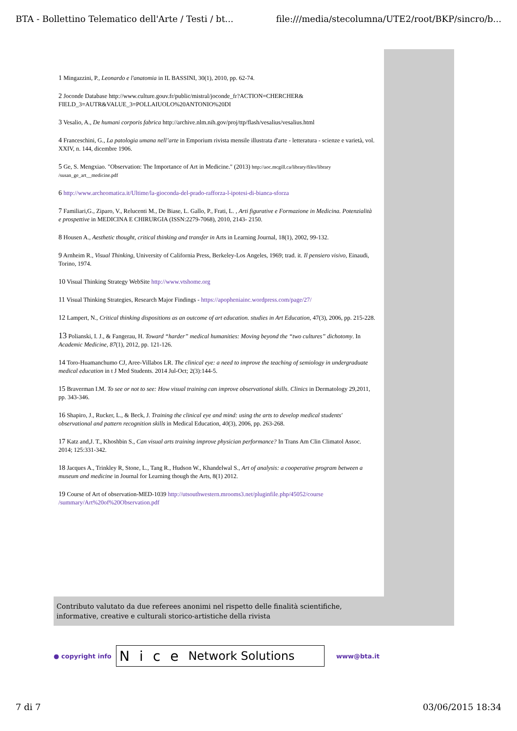BTA - Bollettino Telematico dell'Arte / Testi / bt... file:///media/stecolumna/UTE2/root/BKP/sincro/b...
1 Mingazzini, P., Leonardo e l'anatomia in IL BASSINI, 30(1), 2010, pp. 62-74.
2 Joconde Database http://www.culture.gouv.fr/public/mistral/joconde_fr?ACTION=CHERCHER& FIELD_3=AUTR&VALUE_3=POLLAIUOLO%20ANTONIO%20DI
3 Vesalio, A., De humani corporis fabrica http://archive.nlm.nih.gov/proj/ttp/flash/vesalius/vesalius.html
4 Franceschini, G., La patologia umana nell’arte in Emporium rivista mensile illustrata d'arte - letteratura - scienze e varietà, vol. XXIV, n. 144, dicembre 1906.
5 Ge, S. Mengxiao. "Observation: The Importance of Art in Medicine." (2013) http://aoc.mcgill.ca/library/files/library /susan_ge_art__medicine.pdf
6 http://www.archeomatica.it/Ultime/la-gioconda-del-prado-rafforza-l-ipotesi-di-bianca-sforza
7 Familiari,G., Ziparo, V., Relucenti M., De Biase, L. Gallo, P., Frati, L. , Arti figurative e Formazione in Medicina. Potenzialità e prospettive in MEDICINA E CHIRURGIA (ISSN:2279-7068), 2010, 2143- 2150.
8 Housen A., Aesthetic thought, critical thinking and transfer in Arts in Learning Journal, 18(1), 2002, 99-132.
9 Arnheim R., Visual Thinking, University of California Press, Berkeley-Los Angeles, 1969; trad. it. Il pensiero visivo, Einaudi, Torino, 1974.
10 Visual Thinking Strategy WebSite http://www.vtshome.org
11 Visual Thinking Strategies, Research Major Findings - https://apopheniainc.wordpress.com/page/27/
12 Lampert, N., Critical thinking dispositions as an outcome of art education. studies in Art Education, 47(3), 2006, pp. 215-228.
13 Polianski, I. J., & Fangerau, H. Toward “harder” medical humanities: Moving beyond the “two cultures” dichotomy. In Academic Medicine, 87(1), 2012, pp. 121-126.
14 Toro-Huamanchumo CJ, Aree-Villabos LR. The clinical eye: a need to improve the teaching of semiology in undergraduate medical education in t J Med Students. 2014 Jul-Oct; 2(3):144-5.
15 Braverman I.M. To see or not to see: How visual training can improve observational skills. Clinics in Dermatology 29,2011, pp. 343-346.
16 Shapiro, J., Rucker, L., & Beck, J. Training the clinical eye and mind: using the arts to develop medical students' observational and pattern recognition skills in Medical Education, 40(3), 2006, pp. 263-268.
17 Katz and,J. T., Khoshbin S., Can visual arts training improve physician performance? In Trans Am Clin Climatol Assoc. 2014; 125:331-342.
18 Jacques A., Trinkley R, Stone, L., Tang R., Hudson W., Khandelwal S., Art of analysis: a cooperative program between a museum and medicine in Journal for Learning though the Arts, 8(1) 2012.
19 Course of Art of observation-MED-1039 http://utsouthwestern.mrooms3.net/pluginfile.php/45052/course /summary/Art%20of%20Observation.pdf
Contributo valutato da due referees anonimi nel rispetto delle finalità scientifiche, informative, creative e culturali storico-artistiche della rivista
● copyright info
Nice Network Solutions
www@bta.it
7 di 7 03/06/2015 18:34